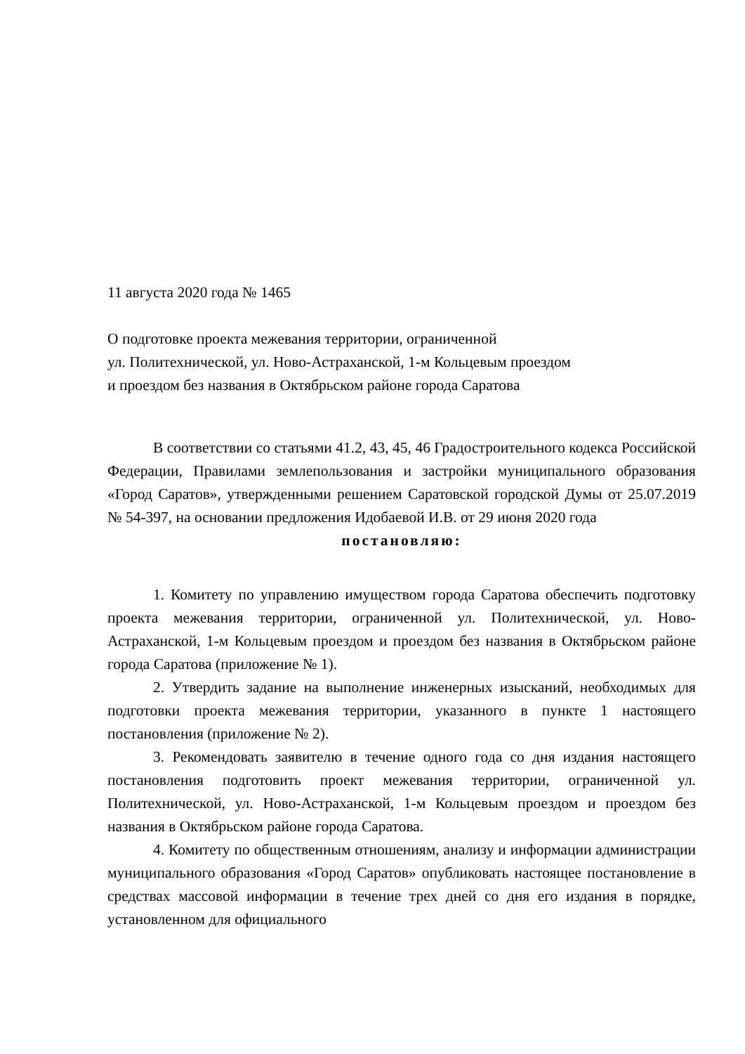11 августа 2020 года № 1465
О подготовке проекта межевания территории, ограниченной
ул. Политехнической, ул. Ново-Астраханской, 1-м Кольцевым проездом
и проездом без названия в Октябрьском районе города Саратова
В соответствии со статьями 41.2, 43, 45, 46 Градостроительного кодекса Российской Федерации, Правилами землепользования и застройки муниципального образования «Город Саратов», утвержденными решением Саратовской городской Думы от 25.07.2019 № 54-397, на основании предложения Идобаевой И.В. от 29 июня 2020 года
постановляю:
1. Комитету по управлению имуществом города Саратова обеспечить подготовку проекта межевания территории, ограниченной ул. Политехнической, ул. Ново-Астраханской, 1-м Кольцевым проездом и проездом без названия в Октябрьском районе города Саратова (приложение № 1).
2. Утвердить задание на выполнение инженерных изысканий, необходимых для подготовки проекта межевания территории, указанного в пункте 1 настоящего постановления (приложение № 2).
3. Рекомендовать заявителю в течение одного года со дня издания настоящего постановления подготовить проект межевания территории, ограниченной ул. Политехнической, ул. Ново-Астраханской, 1-м Кольцевым проездом и проездом без названия в Октябрьском районе города Саратова.
4. Комитету по общественным отношениям, анализу и информации администрации муниципального образования «Город Саратов» опубликовать настоящее постановление в средствах массовой информации в течение трех дней со дня его издания в порядке, установленном для официального